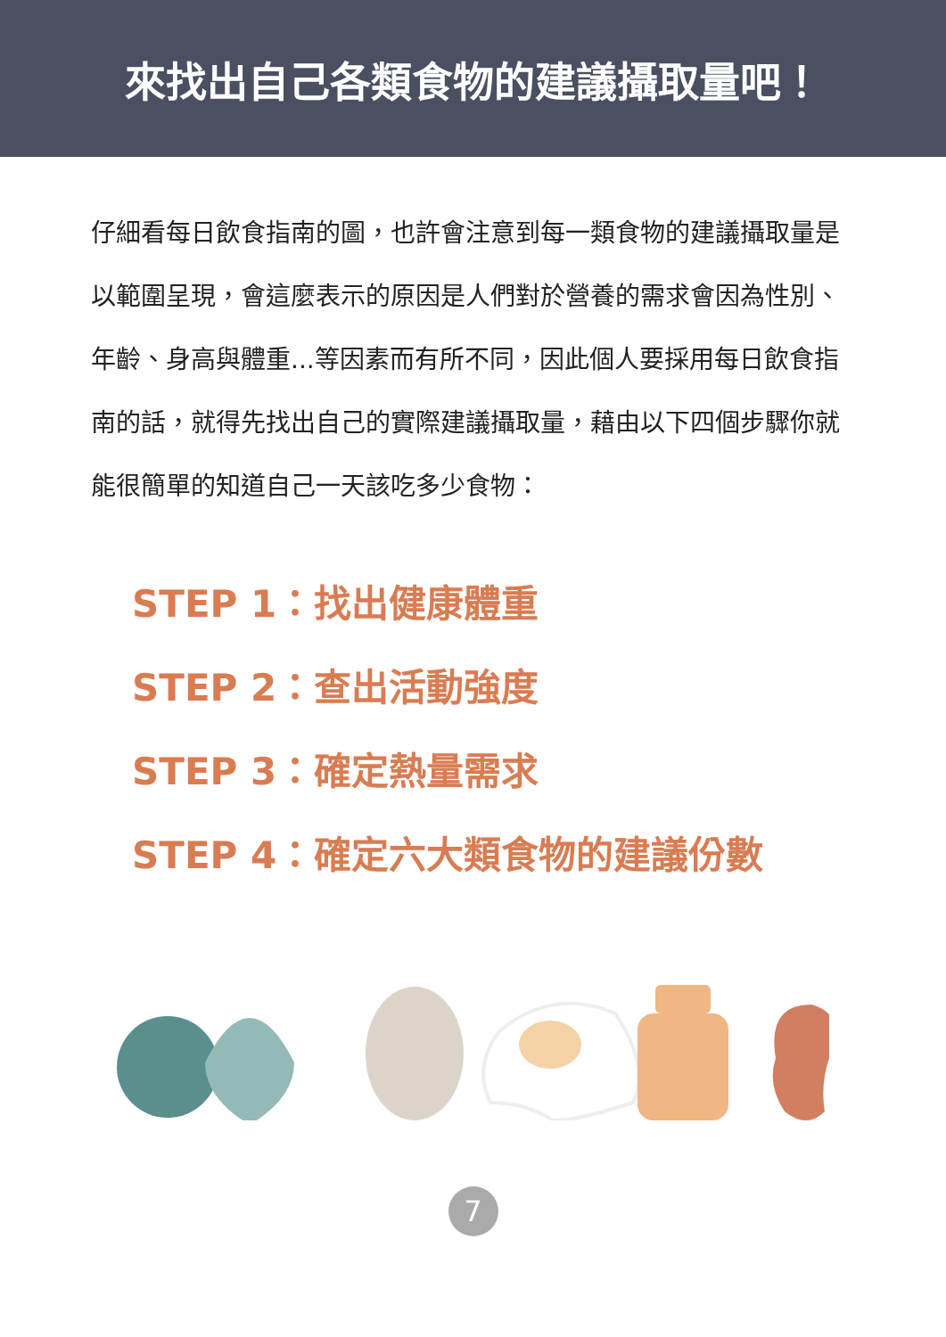來找出自己各類食物的建議攝取量吧！
仔細看每日飲食指南的圖，也許會注意到每一類食物的建議攝取量是以範圍呈現，會這麼表示的原因是人們對於營養的需求會因為性別、年齡、身高與體重...等因素而有所不同，因此個人要採用每日飲食指南的話，就得先找出自己的實際建議攝取量，藉由以下四個步驟你就能很簡單的知道自己一天該吃多少食物：
STEP 1：找出健康體重
STEP 2：查出活動強度
STEP 3：確定熱量需求
STEP 4：確定六大類食物的建議份數
7